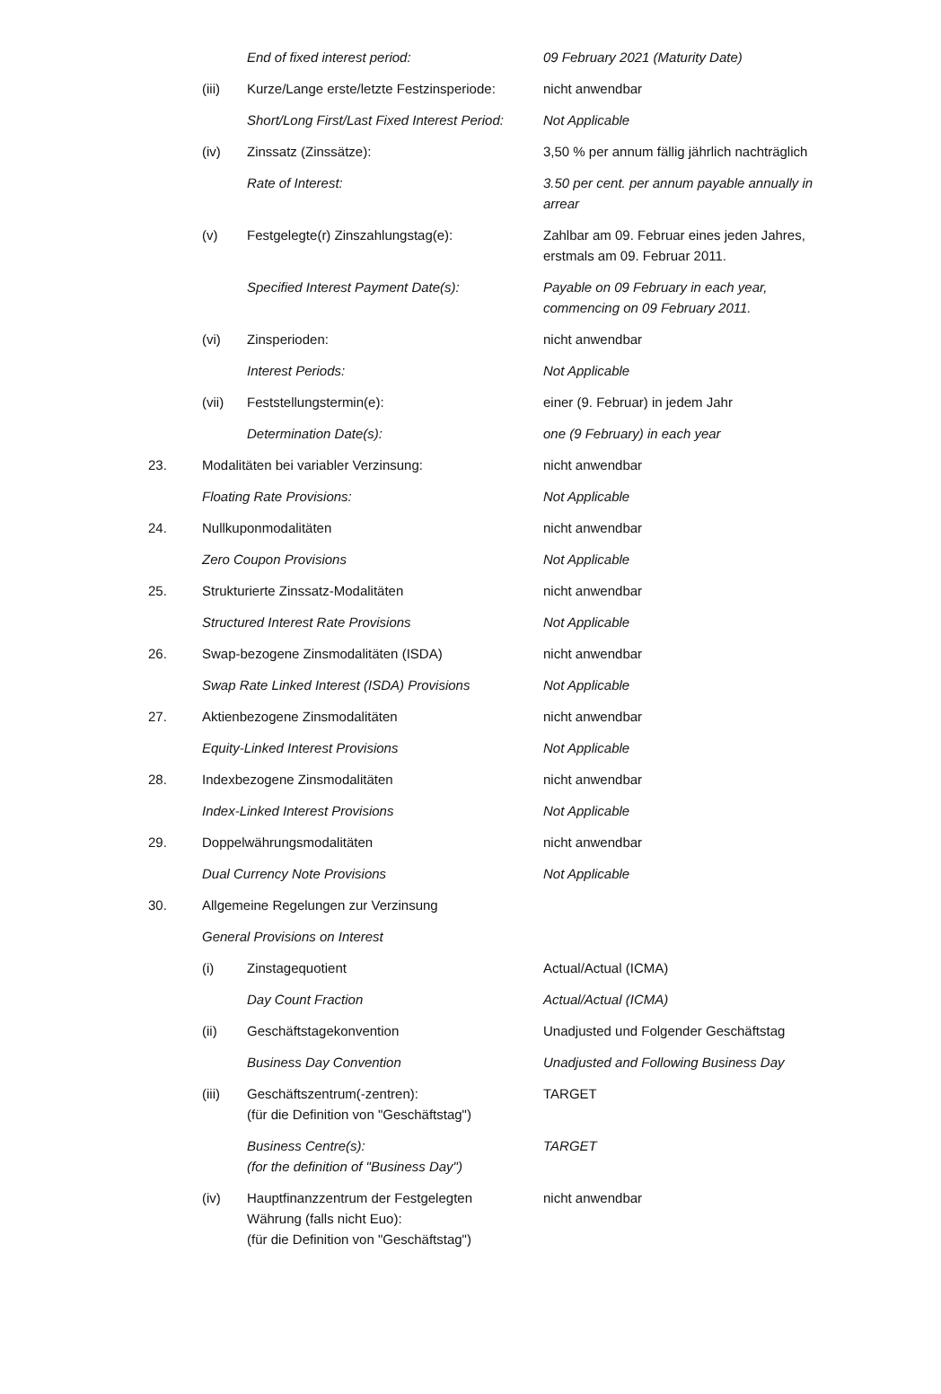| | | End of fixed interest period: | 09 February 2021 (Maturity Date) |
| | (iii) | Kurze/Lange erste/letzte Festzinsperiode: | nicht anwendbar |
| | | Short/Long First/Last Fixed Interest Period: | Not Applicable |
| | (iv) | Zinssatz (Zinssätze): | 3,50 % per annum fällig jährlich nachträglich |
| | | Rate of Interest: | 3.50 per cent. per annum payable annually in arrear |
| | (v) | Festgelegte(r) Zinszahlungstag(e): | Zahlbar am 09. Februar eines jeden Jahres, erstmals am 09. Februar 2011. |
| | | Specified Interest Payment Date(s): | Payable on 09 February in each year, commencing on 09 February 2011. |
| | (vi) | Zinsperioden: | nicht anwendbar |
| | | Interest Periods: | Not Applicable |
| | (vii) | Feststellungstermin(e): | einer (9. Februar) in jedem Jahr |
| | | Determination Date(s): | one (9 February) in each year |
| 23. | Modalitäten bei variabler Verzinsung: | | nicht anwendbar |
| | Floating Rate Provisions: | | Not Applicable |
| 24. | Nullkuponmodalitäten | | nicht anwendbar |
| | Zero Coupon Provisions | | Not Applicable |
| 25. | Strukturierte Zinssatz-Modalitäten | | nicht anwendbar |
| | Structured Interest Rate Provisions | | Not Applicable |
| 26. | Swap-bezogene Zinsmodalitäten (ISDA) | | nicht anwendbar |
| | Swap Rate Linked Interest (ISDA) Provisions | | Not Applicable |
| 27. | Aktienbezogene Zinsmodalitäten | | nicht anwendbar |
| | Equity-Linked Interest Provisions | | Not Applicable |
| 28. | Indexbezogene Zinsmodalitäten | | nicht anwendbar |
| | Index-Linked Interest Provisions | | Not Applicable |
| 29. | Doppelwährungsmodalitäten | | nicht anwendbar |
| | Dual Currency Note Provisions | | Not Applicable |
| 30. | Allgemeine Regelungen zur Verzinsung | | |
| | General Provisions on Interest | | |
| | (i) | Zinstagequotient | Actual/Actual (ICMA) |
| | | Day Count Fraction | Actual/Actual (ICMA) |
| | (ii) | Geschäftstagekonvention | Unadjusted und Folgender Geschäftstag |
| | | Business Day Convention | Unadjusted and Following Business Day |
| | (iii) | Geschäftszentrum(-zentren): (für die Definition von "Geschäftstag") | TARGET |
| | | Business Centre(s): (for the definition of "Business Day") | TARGET |
| | (iv) | Hauptfinanzzentrum der Festgelegten Währung (falls nicht Euo): (für die Definition von "Geschäftstag") | nicht anwendbar |